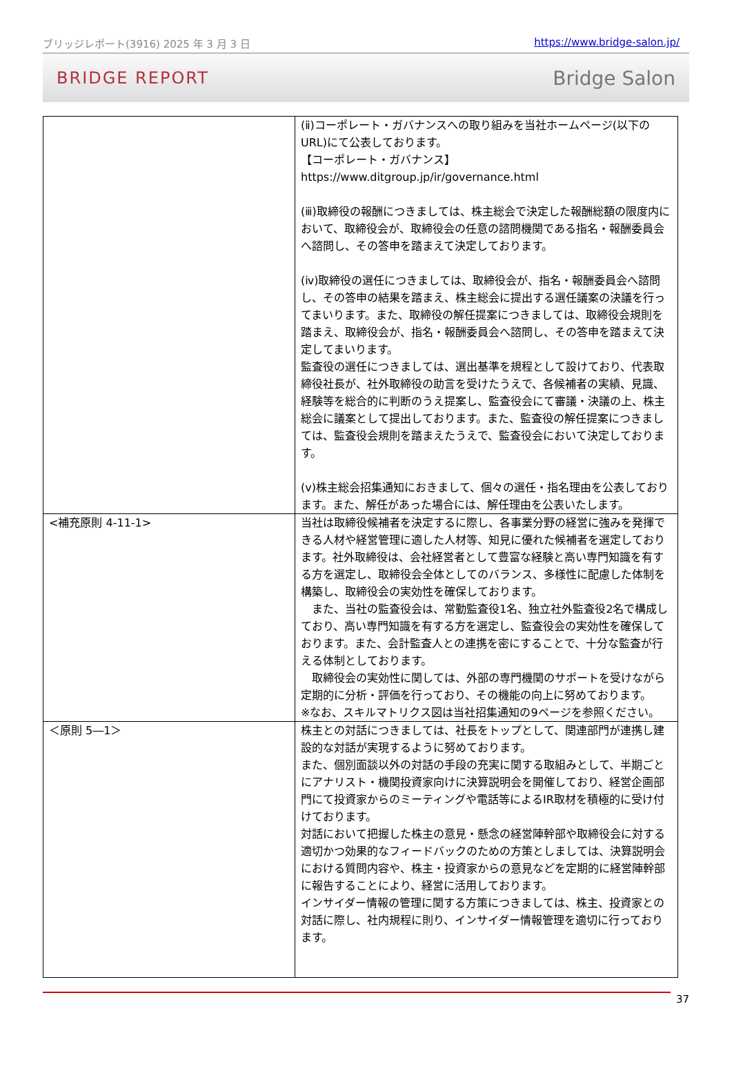ブリッジレポート(3916) 2025 年 3 月 3 日 https://www.bridge-salon.jp/
BRIDGE REPORT Bridge Salon
| | (ⅱ)コーポレート・ガバナンスへの取り組みを当社ホームページ(以下のURL)にて公表しております。 【コーポレート・ガバナンス】https://www.ditgroup.jp/ir/governance.html (ⅲ)取締役の報酬につきましては、株主総会で決定した報酬総額の限度内において、取締役会が、取締役会の任意の諮問機関である指名・報酬委員会へ諮問し、その答申を踏まえて決定しております。 (ⅳ)取締役の選任につきましては、取締役会が、指名・報酬委員会へ諮問し、その答申の結果を踏まえ、株主総会に提出する選任議案の決議を行ってまいります。また、取締役の解任提案につきましては、取締役会規則を踏まえ、取締役会が、指名・報酬委員会へ諮問し、その答申を踏まえて決定してまいります。 監査役の選任につきましては、選出基準を規程として設けており、代表取締役社長が、社外取締役の助言を受けたうえで、各候補者の実績、見識、経験等を総合的に判断のうえ提案し、監査役会にて審議・決議の上、株主総会に議案として提出しております。また、監査役の解任提案につきましては、監査役会規則を踏まえたうえで、監査役会において決定しております。 (ⅴ)株主総会招集通知におきまして、個々の選任・指名理由を公表しております。また、解任があった場合には、解任理由を公表いたします。 |
| <補充原則 4-11-1> | 当社は取締役候補者を決定するに際し、各事業分野の経営に強みを発揮できる人材や経営管理に適した人材等、知見に優れた候補者を選定しております。社外取締役は、会社経営者として豊富な経験と高い専門知識を有する方を選定し、取締役会全体としてのバランス、多様性に配慮した体制を構築し、取締役会の実効性を確保しております。 また、当社の監査役会は、常勤監査役1名、独立社外監査役2名で構成しており、高い専門知識を有する方を選定し、監査役会の実効性を確保しております。また、会計監査人との連携を密にすることで、十分な監査が行える体制としております。 取締役会の実効性に関しては、外部の専門機関のサポートを受けながら定期的に分析・評価を行っており、その機能の向上に努めております。 ※なお、スキルマトリクス図は当社招集通知の9ページを参照ください。 |
| ＜原則 5―1＞ | 株主との対話につきましては、社長をトップとして、関連部門が連携し建設的な対話が実現するように努めております。 また、個別面談以外の対話の手段の充実に関する取組みとして、半期ごとにアナリスト・機関投資家向けに決算説明会を開催しており、経営企画部門にて投資家からのミーティングや電話等によるIR取材を積極的に受け付けております。 対話において把握した株主の意見・懸念の経営陣幹部や取締役会に対する適切かつ効果的なフィードバックのための方策としましては、決算説明会における質問内容や、株主・投資家からの意見などを定期的に経営陣幹部に報告することにより、経営に活用しております。 インサイダー情報の管理に関する方策につきましては、株主、投資家との対話に際し、社内規程に則り、インサイダー情報管理を適切に行っております。 |
37